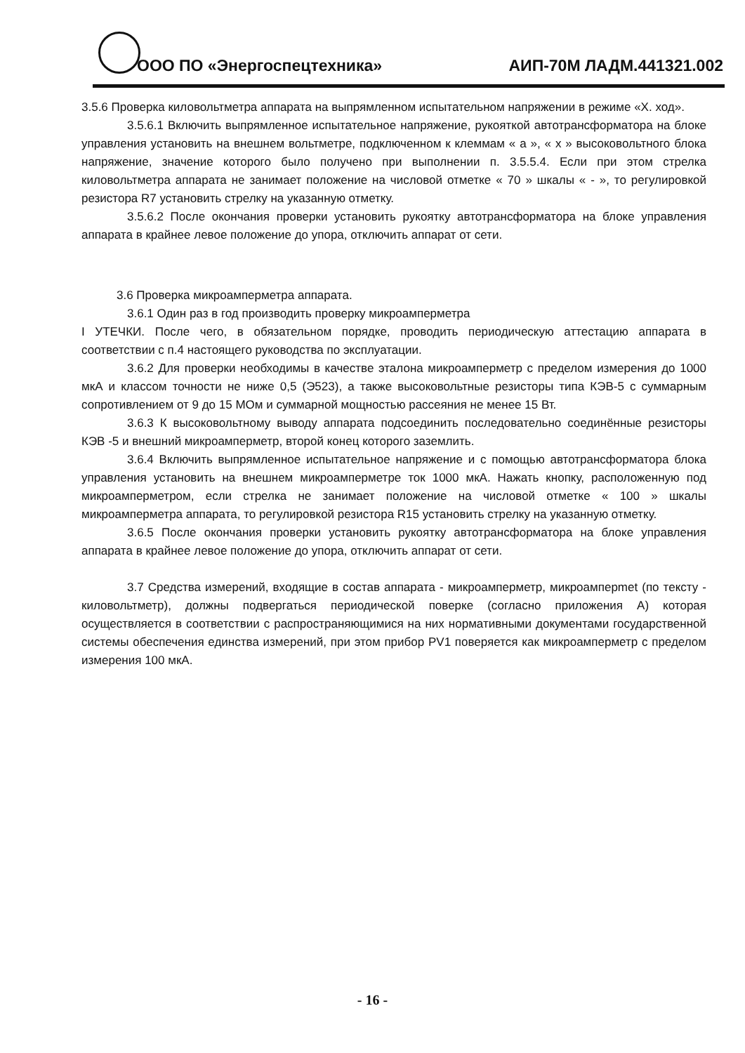ООО ПО «Энергоспецтехника» АИП-70М ЛАДМ.441321.002
3.5.6 Проверка киловольтметра аппарата на выпрямленном испытательном напряжении в режиме «Х. ход».
3.5.6.1 Включить выпрямленное испытательное напряжение, рукояткой автотрансформатора на блоке управления установить на внешнем вольтметре, подключенном к клеммам « а », « х » высоковольтного блока напряжение, значение которого было получено при выполнении п. 3.5.5.4. Если при этом стрелка киловольтметра аппарата не занимает положение на числовой отметке « 70 » шкалы « - », то регулировкой резистора R7 установить стрелку на указанную отметку.
3.5.6.2 После окончания проверки установить рукоятку автотрансформатора на блоке управления аппарата в крайнее левое положение до упора, отключить аппарат от сети.
3.6 Проверка микроамперметра аппарата.
3.6.1 Один раз в год производить проверку микроамперметра
I УТЕЧКИ. После чего, в обязательном порядке, проводить периодическую аттестацию аппарата в соответствии с п.4 настоящего руководства по эксплуатации.
3.6.2 Для проверки необходимы в качестве эталона микроамперметр с пределом измерения до 1000 мкА и классом точности не ниже 0,5 (Э523), а также высоковольтные резисторы типа КЭВ-5 с суммарным сопротивлением от 9 до 15 МОм и суммарной мощностью рассеяния не менее 15 Вт.
3.6.3 К высоковольтному выводу аппарата подсоединить последовательно соединённые резисторы КЭВ -5 и внешний микроамперметр, второй конец которого заземлить.
3.6.4 Включить выпрямленное испытательное напряжение и с помощью автотрансформатора блока управления установить на внешнем микроамперметре ток 1000 мкА. Нажать кнопку, расположенную под микроамперметром, если стрелка не занимает положение на числовой отметке « 100 » шкалы микроамперметра аппарата, то регулировкой резистора R15 установить стрелку на указанную отметку.
3.6.5 После окончания проверки установить рукоятку автотрансформатора на блоке управления аппарата в крайнее левое положение до упора, отключить аппарат от сети.
3.7 Средства измерений, входящие в состав аппарата - микроамперметр, микроамперmet (по тексту - киловольтметр), должны подвергаться периодической поверке (согласно приложения А) которая осуществляется в соответствии с распространяющимися на них нормативными документами государственной системы обеспечения единства измерений, при этом прибор PV1 поверяется как микроамперметр с пределом измерения 100 мкА.
- 16 -